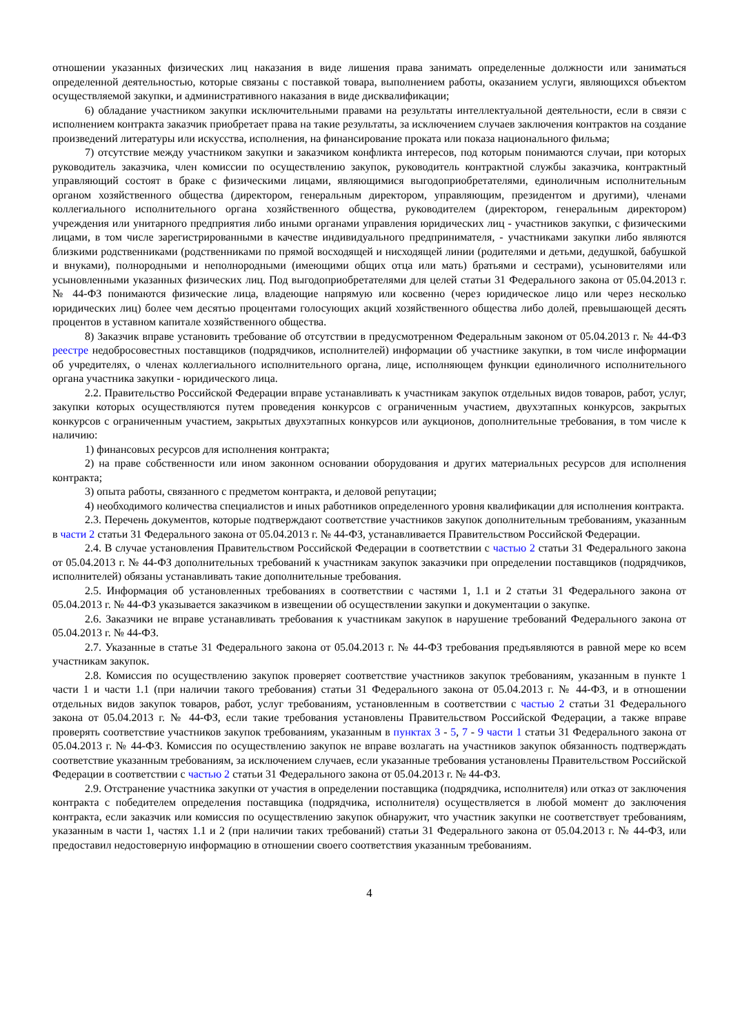отношении указанных физических лиц наказания в виде лишения права занимать определенные должности или заниматься определенной деятельностью, которые связаны с поставкой товара, выполнением работы, оказанием услуги, являющихся объектом осуществляемой закупки, и административного наказания в виде дисквалификации;
6) обладание участником закупки исключительными правами на результаты интеллектуальной деятельности, если в связи с исполнением контракта заказчик приобретает права на такие результаты, за исключением случаев заключения контрактов на создание произведений литературы или искусства, исполнения, на финансирование проката или показа национального фильма;
7) отсутствие между участником закупки и заказчиком конфликта интересов, под которым понимаются случаи, при которых руководитель заказчика, член комиссии по осуществлению закупок, руководитель контрактной службы заказчика, контрактный управляющий состоят в браке с физическими лицами, являющимися выгодоприобретателями, единоличным исполнительным органом хозяйственного общества (директором, генеральным директором, управляющим, президентом и другими), членами коллегиального исполнительного органа хозяйственного общества, руководителем (директором, генеральным директором) учреждения или унитарного предприятия либо иными органами управления юридических лиц - участников закупки, с физическими лицами, в том числе зарегистрированными в качестве индивидуального предпринимателя, - участниками закупки либо являются близкими родственниками (родственниками по прямой восходящей и нисходящей линии (родителями и детьми, дедушкой, бабушкой и внуками), полнородными и неполнородными (имеющими общих отца или мать) братьями и сестрами), усыновителями или усыновленными указанных физических лиц. Под выгодоприобретателями для целей статьи 31 Федерального закона от 05.04.2013 г. № 44-ФЗ понимаются физические лица, владеющие напрямую или косвенно (через юридическое лицо или через несколько юридических лиц) более чем десятью процентами голосующих акций хозяйственного общества либо долей, превышающей десять процентов в уставном капитале хозяйственного общества.
8) Заказчик вправе установить требование об отсутствии в предусмотренном Федеральным законом от 05.04.2013 г. № 44-ФЗ реестре недобросовестных поставщиков (подрядчиков, исполнителей) информации об участнике закупки, в том числе информации об учредителях, о членах коллегиального исполнительного органа, лице, исполняющем функции единоличного исполнительного органа участника закупки - юридического лица.
2.2. Правительство Российской Федерации вправе устанавливать к участникам закупок отдельных видов товаров, работ, услуг, закупки которых осуществляются путем проведения конкурсов с ограниченным участием, двухэтапных конкурсов, закрытых конкурсов с ограниченным участием, закрытых двухэтапных конкурсов или аукционов, дополнительные требования, в том числе к наличию:
1) финансовых ресурсов для исполнения контракта;
2) на праве собственности или ином законном основании оборудования и других материальных ресурсов для исполнения контракта;
3) опыта работы, связанного с предметом контракта, и деловой репутации;
4) необходимого количества специалистов и иных работников определенного уровня квалификации для исполнения контракта.
2.3. Перечень документов, которые подтверждают соответствие участников закупок дополнительным требованиям, указанным в части 2 статьи 31 Федерального закона от 05.04.2013 г. № 44-ФЗ, устанавливается Правительством Российской Федерации.
2.4. В случае установления Правительством Российской Федерации в соответствии с частью 2 статьи 31 Федерального закона от 05.04.2013 г. № 44-ФЗ дополнительных требований к участникам закупок заказчики при определении поставщиков (подрядчиков, исполнителей) обязаны устанавливать такие дополнительные требования.
2.5. Информация об установленных требованиях в соответствии с частями 1, 1.1 и 2 статьи 31 Федерального закона от 05.04.2013 г. № 44-ФЗ указывается заказчиком в извещении об осуществлении закупки и документации о закупке.
2.6. Заказчики не вправе устанавливать требования к участникам закупок в нарушение требований Федерального закона от 05.04.2013 г. № 44-ФЗ.
2.7. Указанные в статье 31 Федерального закона от 05.04.2013 г. № 44-ФЗ требования предъявляются в равной мере ко всем участникам закупок.
2.8. Комиссия по осуществлению закупок проверяет соответствие участников закупок требованиям, указанным в пункте 1 части 1 и части 1.1 (при наличии такого требования) статьи 31 Федерального закона от 05.04.2013 г. № 44-ФЗ, и в отношении отдельных видов закупок товаров, работ, услуг требованиям, установленным в соответствии с частью 2 статьи 31 Федерального закона от 05.04.2013 г. № 44-ФЗ, если такие требования установлены Правительством Российской Федерации, а также вправе проверять соответствие участников закупок требованиям, указанным в пунктах 3 - 5, 7 - 9 части 1 статьи 31 Федерального закона от 05.04.2013 г. № 44-ФЗ. Комиссия по осуществлению закупок не вправе возлагать на участников закупок обязанность подтверждать соответствие указанным требованиям, за исключением случаев, если указанные требования установлены Правительством Российской Федерации в соответствии с частью 2 статьи 31 Федерального закона от 05.04.2013 г. № 44-ФЗ.
2.9. Отстранение участника закупки от участия в определении поставщика (подрядчика, исполнителя) или отказ от заключения контракта с победителем определения поставщика (подрядчика, исполнителя) осуществляется в любой момент до заключения контракта, если заказчик или комиссия по осуществлению закупок обнаружит, что участник закупки не соответствует требованиям, указанным в части 1, частях 1.1 и 2 (при наличии таких требований) статьи 31 Федерального закона от 05.04.2013 г. № 44-ФЗ, или предоставил недостоверную информацию в отношении своего соответствия указанным требованиям.
4